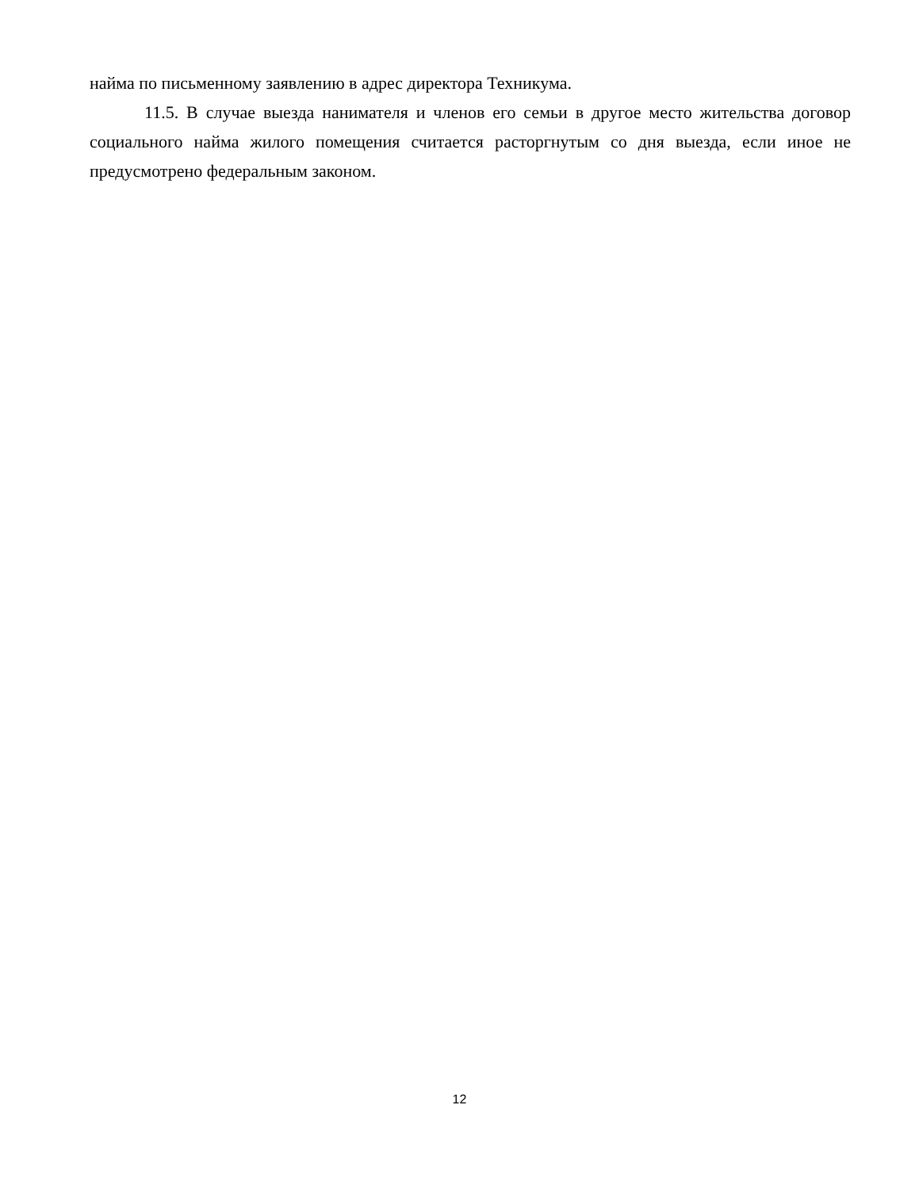найма по письменному заявлению в адрес директора Техникума.
11.5. В случае выезда нанимателя и членов его семьи в другое место жительства договор социального найма жилого помещения считается расторгнутым со дня выезда, если иное не предусмотрено федеральным законом.
12